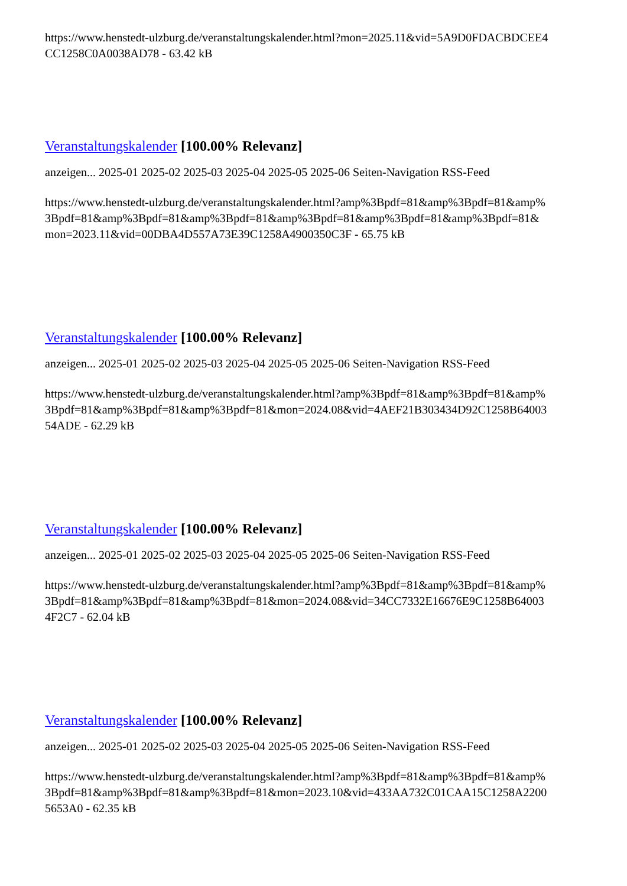https://www.henstedt-ulzburg.de/veranstaltungskalender.html?mon=2025.11&vid=5A9D0FDACBDCEE4
CC1258C0A0038AD78 - 63.42 kB
Veranstaltungskalender [100.00% Relevanz]
anzeigen... 2025-01 2025-02 2025-03 2025-04 2025-05 2025-06 Seiten-Navigation RSS-Feed
https://www.henstedt-ulzburg.de/veranstaltungskalender.html?amp%3Bpdf=81&amp%3Bpdf=81&amp%
3Bpdf=81&amp%3Bpdf=81&amp%3Bpdf=81&amp%3Bpdf=81&amp%3Bpdf=81&amp%3Bpdf=81&
mon=2023.11&vid=00DBA4D557A73E39C1258A4900350C3F - 65.75 kB
Veranstaltungskalender [100.00% Relevanz]
anzeigen... 2025-01 2025-02 2025-03 2025-04 2025-05 2025-06 Seiten-Navigation RSS-Feed
https://www.henstedt-ulzburg.de/veranstaltungskalender.html?amp%3Bpdf=81&amp%3Bpdf=81&amp%
3Bpdf=81&amp%3Bpdf=81&amp%3Bpdf=81&mon=2024.08&vid=4AEF21B303434D92C1258B64003
54ADE - 62.29 kB
Veranstaltungskalender [100.00% Relevanz]
anzeigen... 2025-01 2025-02 2025-03 2025-04 2025-05 2025-06 Seiten-Navigation RSS-Feed
https://www.henstedt-ulzburg.de/veranstaltungskalender.html?amp%3Bpdf=81&amp%3Bpdf=81&amp%
3Bpdf=81&amp%3Bpdf=81&amp%3Bpdf=81&mon=2024.08&vid=34CC7332E16676E9C1258B64003
4F2C7 - 62.04 kB
Veranstaltungskalender [100.00% Relevanz]
anzeigen... 2025-01 2025-02 2025-03 2025-04 2025-05 2025-06 Seiten-Navigation RSS-Feed
https://www.henstedt-ulzburg.de/veranstaltungskalender.html?amp%3Bpdf=81&amp%3Bpdf=81&amp%
3Bpdf=81&amp%3Bpdf=81&amp%3Bpdf=81&mon=2023.10&vid=433AA732C01CAA15C1258A2200
5653A0 - 62.35 kB